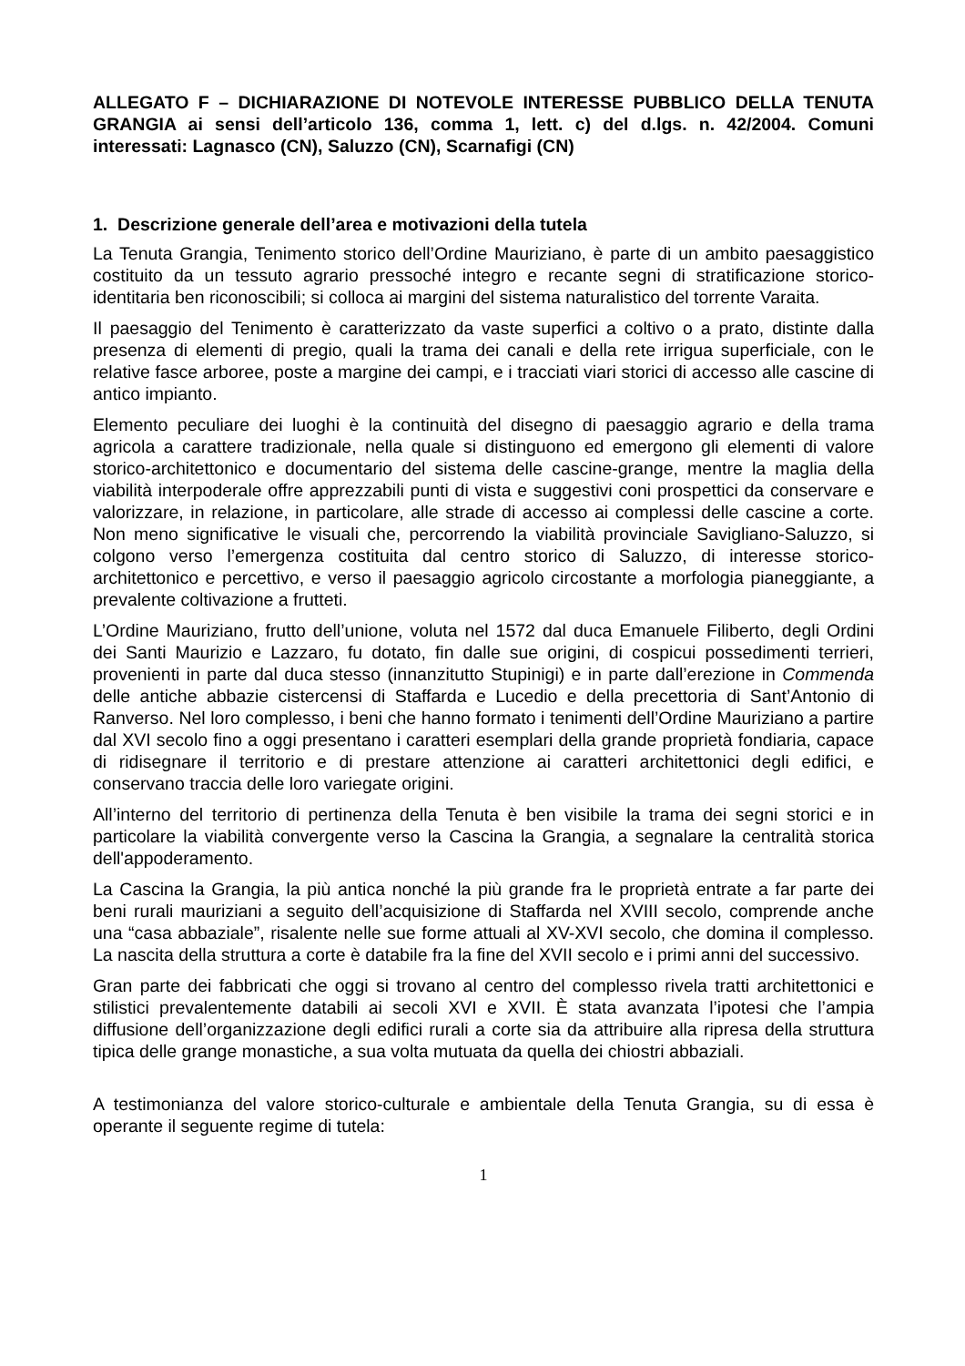ALLEGATO F – DICHIARAZIONE DI NOTEVOLE INTERESSE PUBBLICO DELLA TENUTA GRANGIA ai sensi dell’articolo 136, comma 1, lett. c) del d.lgs. n. 42/2004. Comuni interessati: Lagnasco (CN), Saluzzo (CN), Scarnafigi (CN)
1. Descrizione generale dell’area e motivazioni della tutela
La Tenuta Grangia, Tenimento storico dell’Ordine Mauriziano, è parte di un ambito paesaggistico costituito da un tessuto agrario pressoché integro e recante segni di stratificazione storico-identitaria ben riconoscibili; si colloca ai margini del sistema naturalistico del torrente Varaita.
Il paesaggio del Tenimento è caratterizzato da vaste superfici a coltivo o a prato, distinte dalla presenza di elementi di pregio, quali la trama dei canali e della rete irrigua superficiale, con le relative fasce arboree, poste a margine dei campi, e i tracciati viari storici di accesso alle cascine di antico impianto.
Elemento peculiare dei luoghi è la continuità del disegno di paesaggio agrario e della trama agricola a carattere tradizionale, nella quale si distinguono ed emergono gli elementi di valore storico-architettonico e documentario del sistema delle cascine-grange, mentre la maglia della viabilità interpoderale offre apprezzabili punti di vista e suggestivi coni prospettici da conservare e valorizzare, in relazione, in particolare, alle strade di accesso ai complessi delle cascine a corte. Non meno significative le visuali che, percorrendo la viabilità provinciale Savigliano-Saluzzo, si colgono verso l’emergenza costituita dal centro storico di Saluzzo, di interesse storico-architettonico e percettivo, e verso il paesaggio agricolo circostante a morfologia pianeggiante, a prevalente coltivazione a frutteti.
L’Ordine Mauriziano, frutto dell’unione, voluta nel 1572 dal duca Emanuele Filiberto, degli Ordini dei Santi Maurizio e Lazzaro, fu dotato, fin dalle sue origini, di cospicui possedimenti terrieri, provenienti in parte dal duca stesso (innanzitutto Stupinigi) e in parte dall’erezione in Commenda delle antiche abbazie cistercensi di Staffarda e Lucedio e della precettoria di Sant’Antonio di Ranverso. Nel loro complesso, i beni che hanno formato i tenimenti dell’Ordine Mauriziano a partire dal XVI secolo fino a oggi presentano i caratteri esemplari della grande proprietà fondiaria, capace di ridisegnare il territorio e di prestare attenzione ai caratteri architettonici degli edifici, e conservano traccia delle loro variegate origini.
All’interno del territorio di pertinenza della Tenuta è ben visibile la trama dei segni storici e in particolare la viabilità convergente verso la Cascina la Grangia, a segnalare la centralità storica dell'appoderamento.
La Cascina la Grangia, la più antica nonché la più grande fra le proprietà entrate a far parte dei beni rurali mauriziani a seguito dell’acquisizione di Staffarda nel XVIII secolo, comprende anche una “casa abbaziale”, risalente nelle sue forme attuali al XV-XVI secolo, che domina il complesso. La nascita della struttura a corte è databile fra la fine del XVII secolo e i primi anni del successivo.
Gran parte dei fabbricati che oggi si trovano al centro del complesso rivela tratti architettonici e stilistici prevalentemente databili ai secoli XVI e XVII. È stata avanzata l’ipotesi che l’ampia diffusione dell’organizzazione degli edifici rurali a corte sia da attribuire alla ripresa della struttura tipica delle grange monastiche, a sua volta mutuata da quella dei chiostri abbaziali.
A testimonianza del valore storico-culturale e ambientale della Tenuta Grangia, su di essa è operante il seguente regime di tutela:
1